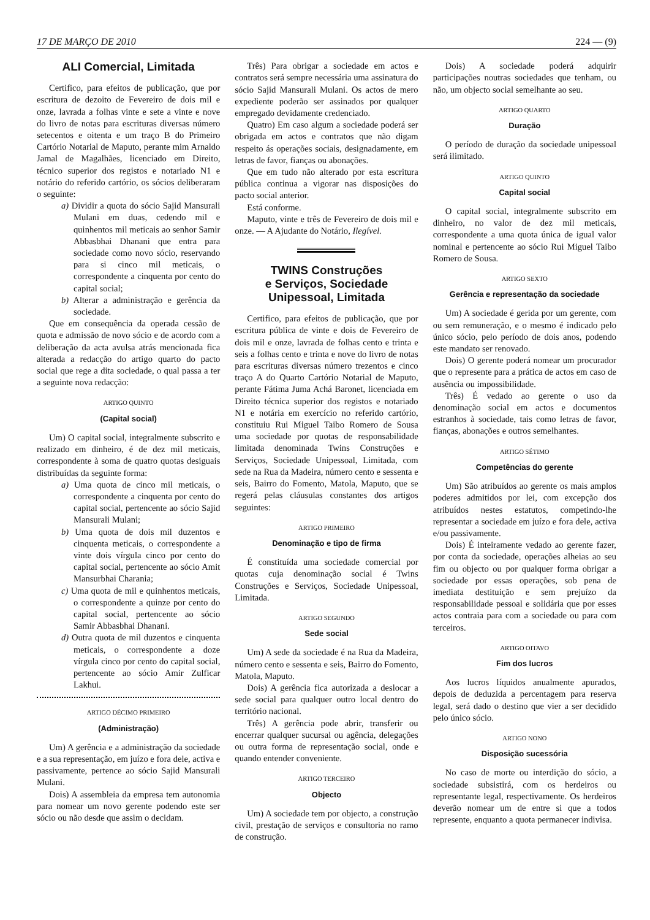17 DE MARÇO DE 2010 224 — (9)
ALI Comercial, Limitada
Certifico, para efeitos de publicação, que por escritura de dezoito de Fevereiro de dois mil e onze, lavrada a folhas vinte e sete a vinte e nove do livro de notas para escrituras diversas número setecentos e oitenta e um traço B do Primeiro Cartório Notarial de Maputo, perante mim Arnaldo Jamal de Magalhães, licenciado em Direito, técnico superior dos registos e notariado N1 e notário do referido cartório, os sócios deliberaram o seguinte:
a) Dividir a quota do sócio Sajid Mansurali Mulani em duas, cedendo mil e quinhentos mil meticais ao senhor Samir Abbasbhai Dhanani que entra para sociedade como novo sócio, reservando para si cinco mil meticais, o correspondente a cinquenta por cento do capital social;
b) Alterar a administração e gerência da sociedade.
Que em consequência da operada cessão de quota e admissão de novo sócio e de acordo com a deliberação da acta avulsa atrás mencionada fica alterada a redacção do artigo quarto do pacto social que rege a dita sociedade, o qual passa a ter a seguinte nova redacção:
ARTIGO QUINTO
(Capital social)
Um) O capital social, integralmente subscrito e realizado em dinheiro, é de dez mil meticais, correspondente à soma de quatro quotas desiguais distribuídas da seguinte forma:
a) Uma quota de cinco mil meticais, o correspondente a cinquenta por cento do capital social, pertencente ao sócio Sajid Mansurali Mulani;
b) Uma quota de dois mil duzentos e cinquenta meticais, o correspondente a vinte dois vírgula cinco por cento do capital social, pertencente ao sócio Amit Mansurbhai Charania;
c) Uma quota de mil e quinhentos meticais, o correspondente a quinze por cento do capital social, pertencente ao sócio Samir Abbasbhai Dhanani.
d) Outra quota de mil duzentos e cinquenta meticais, o correspondente a doze vírgula cinco por cento do capital social, pertencente ao sócio Amir Zulficar Lakhui.
ARTIGO DÉCIMO PRIMEIRO
(Administração)
Um) A gerência e a administração da sociedade e a sua representação, em juízo e fora dele, activa e passivamente, pertence ao sócio Sajid Mansurali Mulani.
Dois) A assembleia da empresa tem autonomia para nomear um novo gerente podendo este ser sócio ou não desde que assim o decidam.
Três) Para obrigar a sociedade em actos e contratos será sempre necessária uma assinatura do sócio Sajid Mansurali Mulani. Os actos de mero expediente poderão ser assinados por qualquer empregado devidamente credenciado.
Quatro) Em caso algum a sociedade poderá ser obrigada em actos e contratos que não digam respeito ás operações sociais, designadamente, em letras de favor, fianças ou abonações.
Que em tudo não alterado por esta escritura pública continua a vigorar nas disposições do pacto social anterior.
Está conforme.
Maputo, vinte e três de Fevereiro de dois mil e onze. — A Ajudante do Notário, Ilegível.
TWINS Construções
e Serviços, Sociedade
Unipessoal, Limitada
Certifico, para efeitos de publicação, que por escritura pública de vinte e dois de Fevereiro de dois mil e onze, lavrada de folhas cento e trinta e seis a folhas cento e trinta e nove do livro de notas para escrituras diversas número trezentos e cinco traço A do Quarto Cartório Notarial de Maputo, perante Fátima Juma Achá Baronet, licenciada em Direito técnica superior dos registos e notariado N1 e notária em exercício no referido cartório, constituiu Rui Miguel Taibo Romero de Sousa uma sociedade por quotas de responsabilidade limitada denominada Twins Construções e Serviços, Sociedade Unipessoal, Limitada, com sede na Rua da Madeira, número cento e sessenta e seis, Bairro do Fomento, Matola, Maputo, que se regerá pelas cláusulas constantes dos artigos seguintes:
ARTIGO PRIMEIRO
Denominação e tipo de firma
É constituída uma sociedade comercial por quotas cuja denominação social é Twins Construções e Serviços, Sociedade Unipessoal, Limitada.
ARTIGO SEGUNDO
Sede social
Um) A sede da sociedade é na Rua da Madeira, número cento e sessenta e seis, Bairro do Fomento, Matola, Maputo.
Dois) A gerência fica autorizada a deslocar a sede social para qualquer outro local dentro do território nacional.
Três) A gerência pode abrir, transferir ou encerrar qualquer sucursal ou agência, delegações ou outra forma de representação social, onde e quando entender conveniente.
ARTIGO TERCEIRO
Objecto
Um) A sociedade tem por objecto, a construção civil, prestação de serviços e consultoria no ramo de construção.
Dois) A sociedade poderá adquirir participações noutras sociedades que tenham, ou não, um objecto social semelhante ao seu.
ARTIGO QUARTO
Duração
O período de duração da sociedade unipessoal será ilimitado.
ARTIGO QUINTO
Capital social
O capital social, integralmente subscrito em dinheiro, no valor de dez mil meticais, correspondente a uma quota única de igual valor nominal e pertencente ao sócio Rui Miguel Taibo Romero de Sousa.
ARTIGO SEXTO
Gerência e representação da sociedade
Um) A sociedade é gerida por um gerente, com ou sem remuneração, e o mesmo é indicado pelo único sócio, pelo período de dois anos, podendo este mandato ser renovado.
Dois) O gerente poderá nomear um procurador que o represente para a prática de actos em caso de ausência ou impossibilidade.
Três) É vedado ao gerente o uso da denominação social em actos e documentos estranhos à sociedade, tais como letras de favor, fianças, abonações e outros semelhantes.
ARTIGO SÉTIMO
Competências do gerente
Um) São atribuídos ao gerente os mais amplos poderes admitidos por lei, com excepção dos atribuídos nestes estatutos, competindo-lhe representar a sociedade em juízo e fora dele, activa e/ou passivamente.
Dois) É inteiramente vedado ao gerente fazer, por conta da sociedade, operações alheias ao seu fim ou objecto ou por qualquer forma obrigar a sociedade por essas operações, sob pena de imediata destituição e sem prejuízo da responsabilidade pessoal e solidária que por esses actos contraia para com a sociedade ou para com terceiros.
ARTIGO OITAVO
Fim dos lucros
Aos lucros líquidos anualmente apurados, depois de deduzida a percentagem para reserva legal, será dado o destino que vier a ser decidido pelo único sócio.
ARTIGO NONO
Disposição sucessória
No caso de morte ou interdição do sócio, a sociedade subsistirá, com os herdeiros ou representante legal, respectivamente. Os herdeiros deverão nomear um de entre si que a todos represente, enquanto a quota permanecer indivisa.